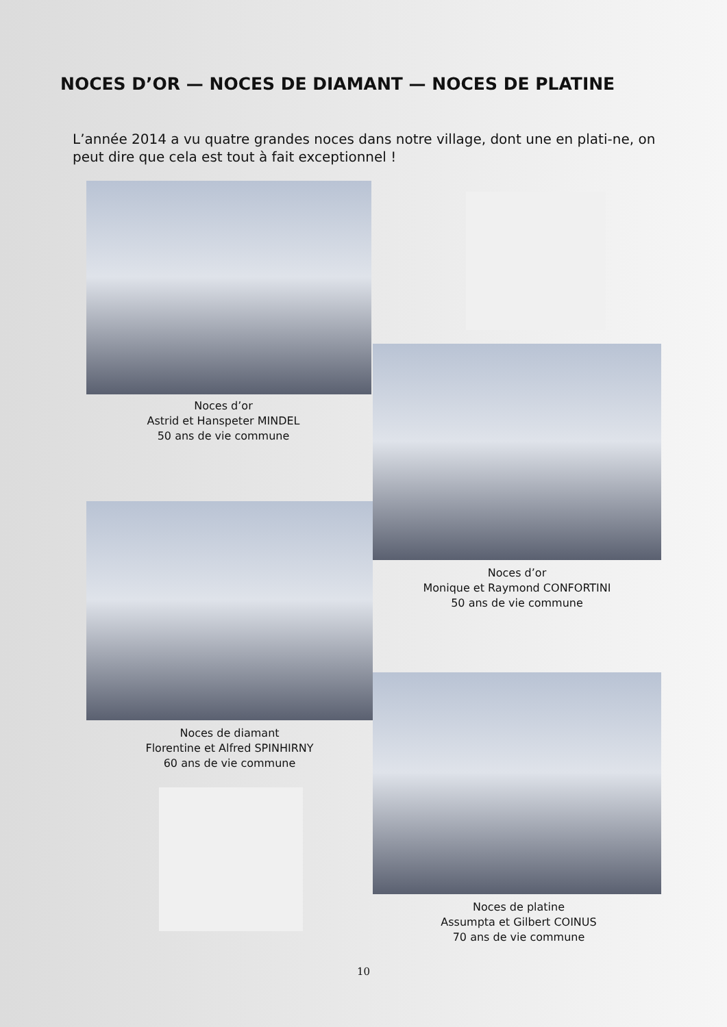NOCES D’OR — NOCES DE DIAMANT — NOCES DE PLATINE
L’année 2014 a vu quatre grandes noces dans notre village, dont une en plati-ne, on peut dire que cela est tout à fait exceptionnel !
Noces d’or
Astrid et Hanspeter MINDEL
50 ans de vie commune
Noces d’or
Monique et Raymond CONFORTINI
50 ans de vie commune
Noces de diamant
Florentine et Alfred SPINHIRNY
60 ans de vie commune
Noces de platine
Assumpta et Gilbert COINUS
70 ans de vie commune
10